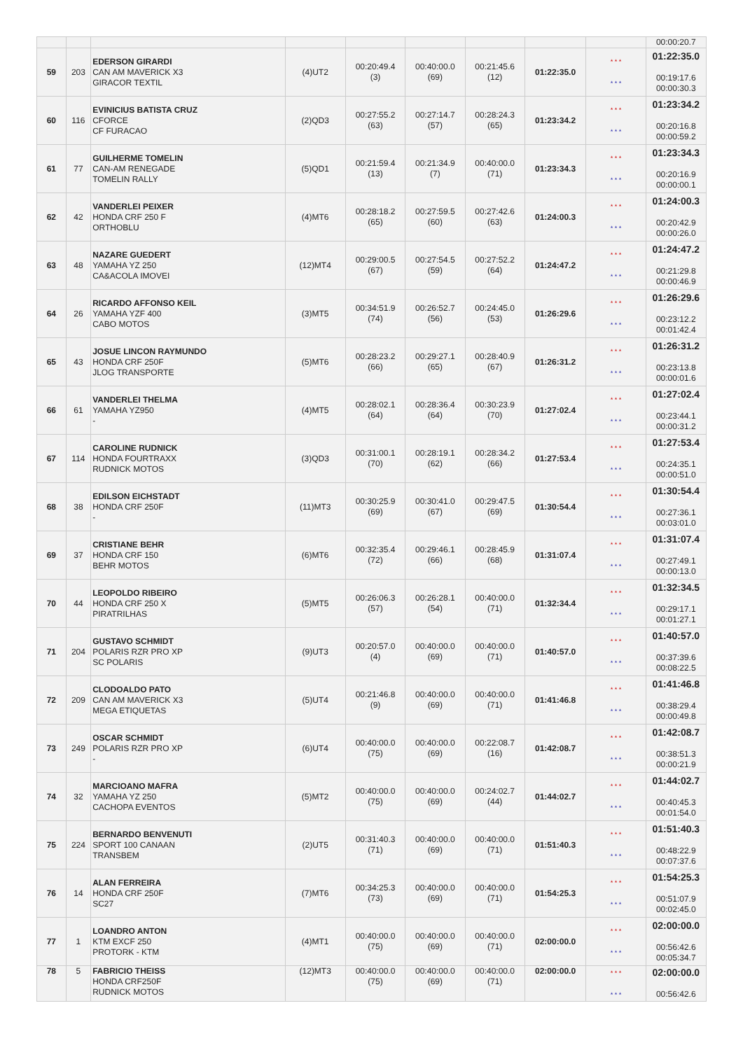| | | | | | | | | | 00:00:20.7 |
| 59 | 203 | EDERSON GIRARDI CAN AM MAVERICK X3 GIRACOR TEXTIL | (4)UT2 | 00:20:49.4 (3) | 00:40:00.0 (69) | 00:21:45.6 (12) | 01:22:35.0 | * * * * * * | 01:22:35.0 00:19:17.6 00:00:30.3 |
| 60 | 116 | EVINICIUS BATISTA CRUZ CFORCE CF FURACAO | (2)QD3 | 00:27:55.2 (63) | 00:27:14.7 (57) | 00:28:24.3 (65) | 01:23:34.2 | * * * * * * | 01:23:34.2 00:20:16.8 00:00:59.2 |
| 61 | 77 | GUILHERME TOMELIN CAN-AM RENEGADE TOMELIN RALLY | (5)QD1 | 00:21:59.4 (13) | 00:21:34.9 (7) | 00:40:00.0 (71) | 01:23:34.3 | * * * * * * | 01:23:34.3 00:20:16.9 00:00:00.1 |
| 62 | 42 | VANDERLEI PEIXER HONDA CRF 250 F ORTHOBLU | (4)MT6 | 00:28:18.2 (65) | 00:27:59.5 (60) | 00:27:42.6 (63) | 01:24:00.3 | * * * * * * | 01:24:00.3 00:20:42.9 00:00:26.0 |
| 63 | 48 | NAZARE GUEDERT YAMAHA YZ 250 CA&ACOLA IMOVEI | (12)MT4 | 00:29:00.5 (67) | 00:27:54.5 (59) | 00:27:52.2 (64) | 01:24:47.2 | * * * * * * | 01:24:47.2 00:21:29.8 00:00:46.9 |
| 64 | 26 | RICARDO AFFONSO KEIL YAMAHA YZF 400 CABO MOTOS | (3)MT5 | 00:34:51.9 (74) | 00:26:52.7 (56) | 00:24:45.0 (53) | 01:26:29.6 | * * * * * * | 01:26:29.6 00:23:12.2 00:01:42.4 |
| 65 | 43 | JOSUE LINCON RAYMUNDO HONDA CRF 250F JLOG TRANSPORTE | (5)MT6 | 00:28:23.2 (66) | 00:29:27.1 (65) | 00:28:40.9 (67) | 01:26:31.2 | * * * * * * | 01:26:31.2 00:23:13.8 00:00:01.6 |
| 66 | 61 | VANDERLEI THELMA YAMAHA YZ950 - | (4)MT5 | 00:28:02.1 (64) | 00:28:36.4 (64) | 00:30:23.9 (70) | 01:27:02.4 | * * * * * * | 01:27:02.4 00:23:44.1 00:00:31.2 |
| 67 | 114 | CAROLINE RUDNICK HONDA FOURTRAXX RUDNICK MOTOS | (3)QD3 | 00:31:00.1 (70) | 00:28:19.1 (62) | 00:28:34.2 (66) | 01:27:53.4 | * * * * * * | 01:27:53.4 00:24:35.1 00:00:51.0 |
| 68 | 38 | EDILSON EICHSTADT HONDA CRF 250F - | (11)MT3 | 00:30:25.9 (69) | 00:30:41.0 (67) | 00:29:47.5 (69) | 01:30:54.4 | * * * * * * | 01:30:54.4 00:27:36.1 00:03:01.0 |
| 69 | 37 | CRISTIANE BEHR HONDA CRF 150 BEHR MOTOS | (6)MT6 | 00:32:35.4 (72) | 00:29:46.1 (66) | 00:28:45.9 (68) | 01:31:07.4 | * * * * * * | 01:31:07.4 00:27:49.1 00:00:13.0 |
| 70 | 44 | LEOPOLDO RIBEIRO HONDA CRF 250 X PIRATRILHAS | (5)MT5 | 00:26:06.3 (57) | 00:26:28.1 (54) | 00:40:00.0 (71) | 01:32:34.4 | * * * * * * | 01:32:34.5 00:29:17.1 00:01:27.1 |
| 71 | 204 | GUSTAVO SCHMIDT POLARIS RZR PRO XP SC POLARIS | (9)UT3 | 00:20:57.0 (4) | 00:40:00.0 (69) | 00:40:00.0 (71) | 01:40:57.0 | * * * * * * | 01:40:57.0 00:37:39.6 00:08:22.5 |
| 72 | 209 | CLODOALDO PATO CAN AM MAVERICK X3 MEGA ETIQUETAS | (5)UT4 | 00:21:46.8 (9) | 00:40:00.0 (69) | 00:40:00.0 (71) | 01:41:46.8 | * * * * * * | 01:41:46.8 00:38:29.4 00:00:49.8 |
| 73 | 249 | OSCAR SCHMIDT POLARIS RZR PRO XP - | (6)UT4 | 00:40:00.0 (75) | 00:40:00.0 (69) | 00:22:08.7 (16) | 01:42:08.7 | * * * * * * | 01:42:08.7 00:38:51.3 00:00:21.9 |
| 74 | 32 | MARCIOANO MAFRA YAMAHA YZ 250 CACHOPA EVENTOS | (5)MT2 | 00:40:00.0 (75) | 00:40:00.0 (69) | 00:24:02.7 (44) | 01:44:02.7 | * * * * * * | 01:44:02.7 00:40:45.3 00:01:54.0 |
| 75 | 224 | BERNARDO BENVENUTI SPORT 100 CANAAN TRANSBEM | (2)UT5 | 00:31:40.3 (71) | 00:40:00.0 (69) | 00:40:00.0 (71) | 01:51:40.3 | * * * * * * | 01:51:40.3 00:48:22.9 00:07:37.6 |
| 76 | 14 | ALAN FERREIRA HONDA CRF 250F SC27 | (7)MT6 | 00:34:25.3 (73) | 00:40:00.0 (69) | 00:40:00.0 (71) | 01:54:25.3 | * * * * * * | 01:54:25.3 00:51:07.9 00:02:45.0 |
| 77 | 1 | LOANDRO ANTON KTM EXCF 250 PROTORK - KTM | (4)MT1 | 00:40:00.0 (75) | 00:40:00.0 (69) | 00:40:00.0 (71) | 02:00:00.0 | * * * * * * | 02:00:00.0 00:56:42.6 00:05:34.7 |
| 78 | 5 | FABRICIO THEISS HONDA CRF250F RUDNICK MOTOS | (12)MT3 | 00:40:00.0 (75) | 00:40:00.0 (69) | 00:40:00.0 (71) | 02:00:00.0 | * * * * * * | 02:00:00.0 00:56:42.6 |